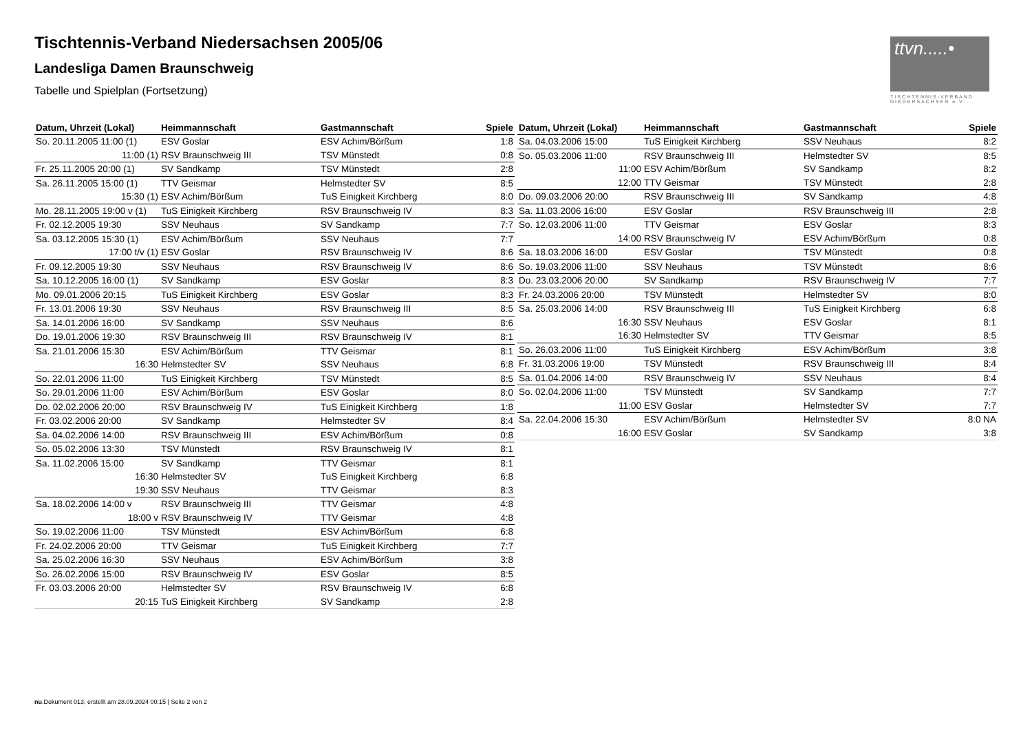Tischtennis-Verband Niedersachsen 2005/06
Landesliga Damen Braunschweig
Tabelle und Spielplan (Fortsetzung)
ttvn.....•
TISCHTENNIS-VERBAND NIEDERSACHSEN e.V.
| Datum, Uhrzeit (Lokal) | Heimmannschaft | Gastmannschaft | Spiele |
| --- | --- | --- | --- |
| So. 20.11.2005 11:00 (1) | ESV Goslar | ESV Achim/Börßum | 1:8 |
| 11:00 (1) | RSV Braunschweig III | TSV Münstedt | 0:8 |
| Fr. 25.11.2005 20:00 (1) | SV Sandkamp | TSV Münstedt | 2:8 |
| Sa. 26.11.2005 15:00 (1) | TTV Geismar | Helmstedter SV | 8:5 |
| 15:30 (1) | ESV Achim/Börßum | TuS Einigkeit Kirchberg | 8:0 |
| Mo. 28.11.2005 19:00 v (1) | TuS Einigkeit Kirchberg | RSV Braunschweig IV | 8:3 |
| Fr. 02.12.2005 19:30 | SSV Neuhaus | SV Sandkamp | 7:7 |
| Sa. 03.12.2005 15:30 (1) | ESV Achim/Börßum | SSV Neuhaus | 7:7 |
| 17:00 t/v (1) | ESV Goslar | RSV Braunschweig IV | 8:6 |
| Fr. 09.12.2005 19:30 | SSV Neuhaus | RSV Braunschweig IV | 8:6 |
| Sa. 10.12.2005 16:00 (1) | SV Sandkamp | ESV Goslar | 8:3 |
| Mo. 09.01.2006 20:15 | TuS Einigkeit Kirchberg | ESV Goslar | 8:3 |
| Fr. 13.01.2006 19:30 | SSV Neuhaus | RSV Braunschweig III | 8:5 |
| Sa. 14.01.2006 16:00 | SV Sandkamp | SSV Neuhaus | 8:6 |
| Do. 19.01.2006 19:30 | RSV Braunschweig III | RSV Braunschweig IV | 8:1 |
| Sa. 21.01.2006 15:30 | ESV Achim/Börßum | TTV Geismar | 8:1 |
| 16:30 | Helmstedter SV | SSV Neuhaus | 6:8 |
| So. 22.01.2006 11:00 | TuS Einigkeit Kirchberg | TSV Münstedt | 8:5 |
| So. 29.01.2006 11:00 | ESV Achim/Börßum | ESV Goslar | 8:0 |
| Do. 02.02.2006 20:00 | RSV Braunschweig IV | TuS Einigkeit Kirchberg | 1:8 |
| Fr. 03.02.2006 20:00 | SV Sandkamp | Helmstedter SV | 8:4 |
| Sa. 04.02.2006 14:00 | RSV Braunschweig III | ESV Achim/Börßum | 0:8 |
| So. 05.02.2006 13:30 | TSV Münstedt | RSV Braunschweig IV | 8:1 |
| Sa. 11.02.2006 15:00 | SV Sandkamp | TTV Geismar | 8:1 |
| 16:30 | Helmstedter SV | TuS Einigkeit Kirchberg | 6:8 |
| 19:30 | SSV Neuhaus | TTV Geismar | 8:3 |
| Sa. 18.02.2006 14:00 v | RSV Braunschweig III | TTV Geismar | 4:8 |
| 18:00 v | RSV Braunschweig IV | TTV Geismar | 4:8 |
| So. 19.02.2006 11:00 | TSV Münstedt | ESV Achim/Börßum | 6:8 |
| Fr. 24.02.2006 20:00 | TTV Geismar | TuS Einigkeit Kirchberg | 7:7 |
| Sa. 25.02.2006 16:30 | SSV Neuhaus | ESV Achim/Börßum | 3:8 |
| So. 26.02.2006 15:00 | RSV Braunschweig IV | ESV Goslar | 8:5 |
| Fr. 03.03.2006 20:00 | Helmstedter SV | RSV Braunschweig IV | 6:8 |
| 20:15 | TuS Einigkeit Kirchberg | SV Sandkamp | 2:8 |
| Datum, Uhrzeit (Lokal) | Heimmannschaft | Gastmannschaft | Spiele |
| --- | --- | --- | --- |
| Sa. 04.03.2006 15:00 | TuS Einigkeit Kirchberg | SSV Neuhaus | 8:2 |
| So. 05.03.2006 11:00 | RSV Braunschweig III | Helmstedter SV | 8:5 |
| 11:00 | ESV Achim/Börßum | SV Sandkamp | 8:2 |
| 12:00 | TTV Geismar | TSV Münstedt | 2:8 |
| Do. 09.03.2006 20:00 | RSV Braunschweig III | SV Sandkamp | 4:8 |
| Sa. 11.03.2006 16:00 | ESV Goslar | RSV Braunschweig III | 2:8 |
| So. 12.03.2006 11:00 | TTV Geismar | ESV Goslar | 8:3 |
| 14:00 | RSV Braunschweig IV | ESV Achim/Börßum | 0:8 |
| Sa. 18.03.2006 16:00 | ESV Goslar | TSV Münstedt | 0:8 |
| So. 19.03.2006 11:00 | SSV Neuhaus | TSV Münstedt | 8:6 |
| Do. 23.03.2006 20:00 | SV Sandkamp | RSV Braunschweig IV | 7:7 |
| Fr. 24.03.2006 20:00 | TSV Münstedt | Helmstedter SV | 8:0 |
| Sa. 25.03.2006 14:00 | RSV Braunschweig III | TuS Einigkeit Kirchberg | 6:8 |
| 16:30 | SSV Neuhaus | ESV Goslar | 8:1 |
| 16:30 | Helmstedter SV | TTV Geismar | 8:5 |
| So. 26.03.2006 11:00 | TuS Einigkeit Kirchberg | ESV Achim/Börßum | 3:8 |
| Fr. 31.03.2006 19:00 | TSV Münstedt | RSV Braunschweig III | 8:4 |
| Sa. 01.04.2006 14:00 | RSV Braunschweig IV | SSV Neuhaus | 8:4 |
| So. 02.04.2006 11:00 | TSV Münstedt | SV Sandkamp | 7:7 |
| 11:00 | ESV Goslar | Helmstedter SV | 7:7 |
| Sa. 22.04.2006 15:30 | ESV Achim/Börßum | Helmstedter SV | 8:0 NA |
| 16:00 | ESV Goslar | SV Sandkamp | 3:8 |
nu.Dokument 013, erstellt am 28.09.2024 00:15 | Seite 2 von 2